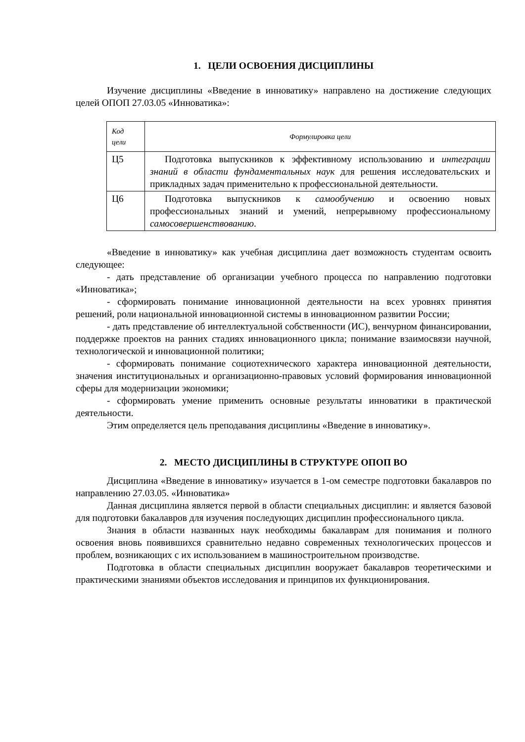1. ЦЕЛИ ОСВОЕНИЯ ДИСЦИПЛИНЫ
Изучение дисциплины «Введение в инноватику» направлено на достижение следующих целей ОПОП 27.03.05 «Инноватика»:
| Код цели | Формулировка цели |
| --- | --- |
| Ц5 | Подготовка выпускников к эффективному использованию и интеграции знаний в области фундаментальных наук для решения исследовательских и прикладных задач применительно к профессиональной деятельности. |
| Ц6 | Подготовка выпускников к самообучению и освоению новых профессиональных знаний и умений, непрерывному профессиональному самосовершенствованию . |
«Введение в инноватику» как учебная дисциплина дает возможность студентам освоить следующее:
- дать представление об организации учебного процесса по направлению подготовки «Инноватика»;
- сформировать понимание инновационной деятельности на всех уровнях принятия решений, роли национальной инновационной системы в инновационном развитии России;
- дать представление об интеллектуальной собственности (ИС), венчурном финансировании, поддержке проектов на ранних стадиях инновационного цикла; понимание взаимосвязи научной, технологической и инновационной политики;
- сформировать понимание социотехнического характера инновационной деятельности, значения институциональных и организационно-правовых условий формирования инновационной сферы для модернизации экономики;
- сформировать умение применить основные результаты инноватики в практической деятельности.
Этим определяется цель преподавания дисциплины «Введение в инноватику».
2. МЕСТО ДИСЦИПЛИНЫ В СТРУКТУРЕ ОПОП ВО
Дисциплина «Введение в инноватику» изучается в 1-ом семестре подготовки бакалавров по направлению 27.03.05. «Инноватика»
Данная дисциплина является первой в области специальных дисциплин: и является базовой для подготовки бакалавров для изучения последующих дисциплин профессионального цикла.
Знания в области названных наук необходимы бакалаврам для понимания и полного освоения вновь появившихся сравнительно недавно современных технологических процессов и проблем, возникающих с их использованием в машиностроительном производстве.
Подготовка в области специальных дисциплин вооружает бакалавров теоретическими и практическими знаниями объектов исследования и принципов их функционирования.